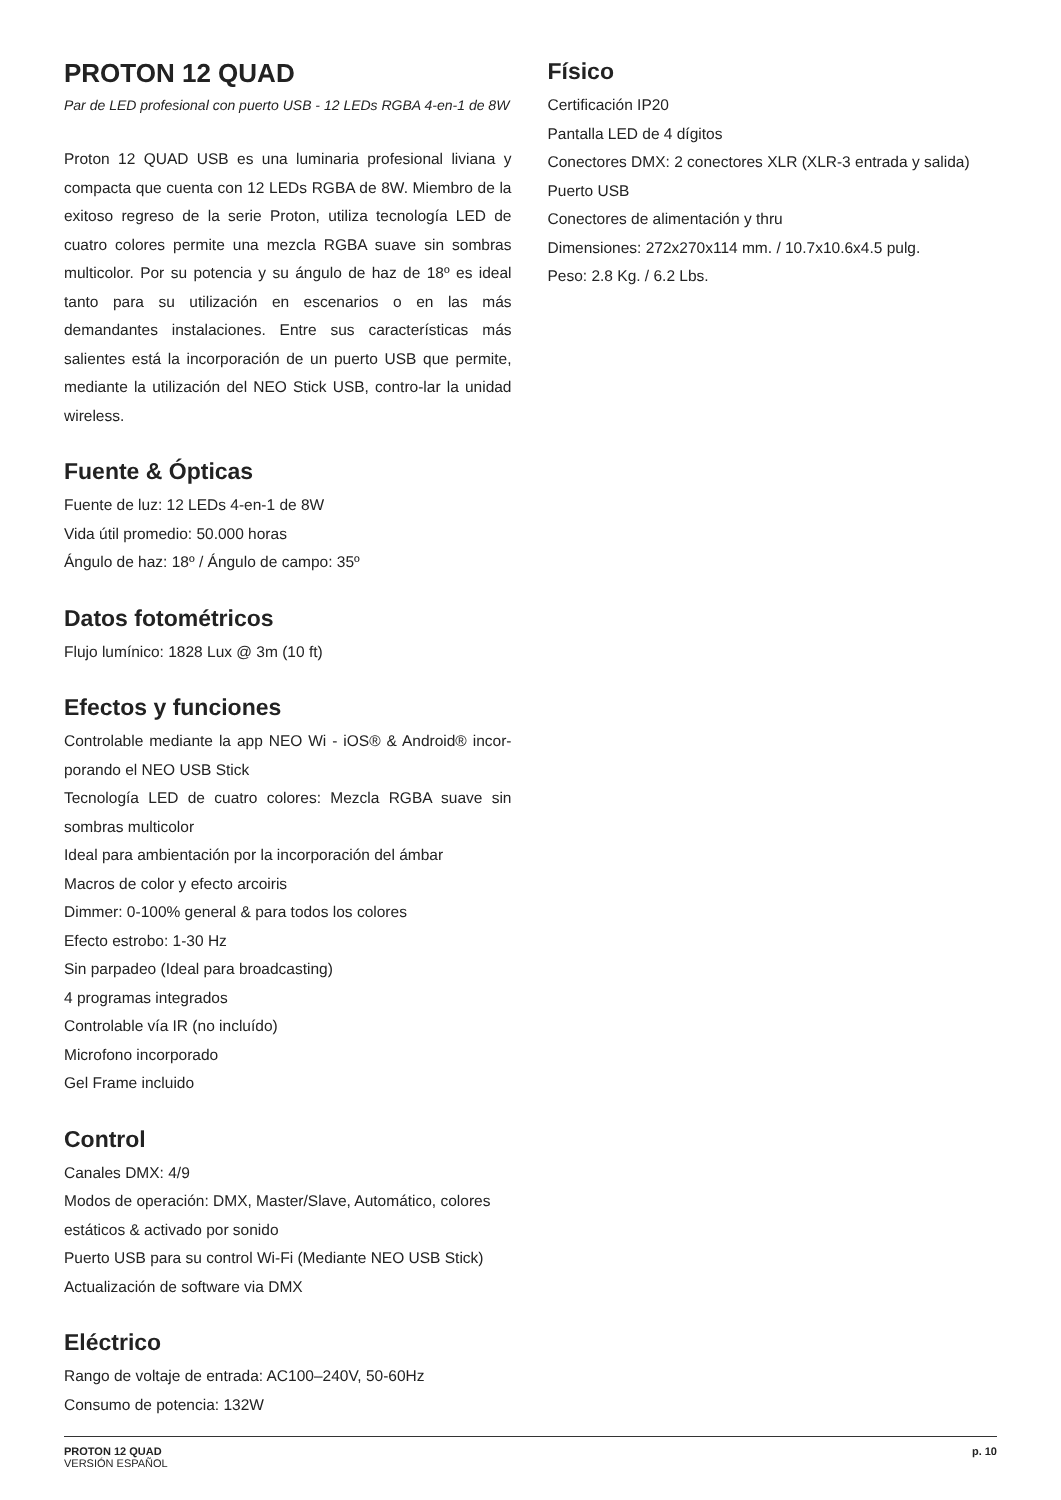PROTON 12 QUAD
Par de LED profesional con puerto USB - 12 LEDs RGBA 4-en-1 de 8W
Proton 12 QUAD USB es una luminaria profesional liviana y compacta que cuenta con 12 LEDs RGBA de 8W. Miembro de la exitoso regreso de la serie Proton, utiliza tecnología LED de cuatro colores permite una mezcla RGBA suave sin sombras multicolor. Por su potencia y su ángulo de haz de 18º es ideal tanto para su utilización en escenarios o en las más demandantes instalaciones. Entre sus características más salientes está la incorporación de un puerto USB que permite, mediante la utilización del NEO Stick USB, contro-lar la unidad wireless.
Fuente & Ópticas
Fuente de luz: 12 LEDs 4-en-1 de 8W
Vida útil promedio: 50.000 horas
Ángulo de haz: 18º / Ángulo de campo: 35º
Datos fotométricos
Flujo lumínico: 1828 Lux @ 3m (10 ft)
Efectos y funciones
Controlable mediante la app NEO Wi - iOS® & Android® incor-porando el NEO USB Stick
Tecnología LED de cuatro colores: Mezcla RGBA suave sin sombras multicolor
Ideal para ambientación por la incorporación del ámbar
Macros de color y efecto arcoiris
Dimmer: 0-100% general & para todos los colores
Efecto estrobo: 1-30 Hz
Sin parpadeo (Ideal para broadcasting)
4 programas integrados
Controlable vía IR (no incluído)
Microfono incorporado
Gel Frame incluido
Control
Canales DMX: 4/9
Modos de operación: DMX, Master/Slave, Automático, colores estáticos & activado por sonido
Puerto USB para su control Wi-Fi (Mediante NEO USB Stick)
Actualización de software via DMX
Eléctrico
Rango de voltaje de entrada: AC100–240V, 50-60Hz
Consumo de potencia: 132W
Físico
Certificación IP20
Pantalla LED de 4 dígitos
Conectores DMX: 2 conectores XLR (XLR-3 entrada y salida)
Puerto USB
Conectores de alimentación y thru
Dimensiones: 272x270x114 mm. / 10.7x10.6x4.5 pulg.
Peso: 2.8 Kg. / 6.2 Lbs.
PROTON 12 QUAD
VERSIÓN ESPAÑOL
p. 10